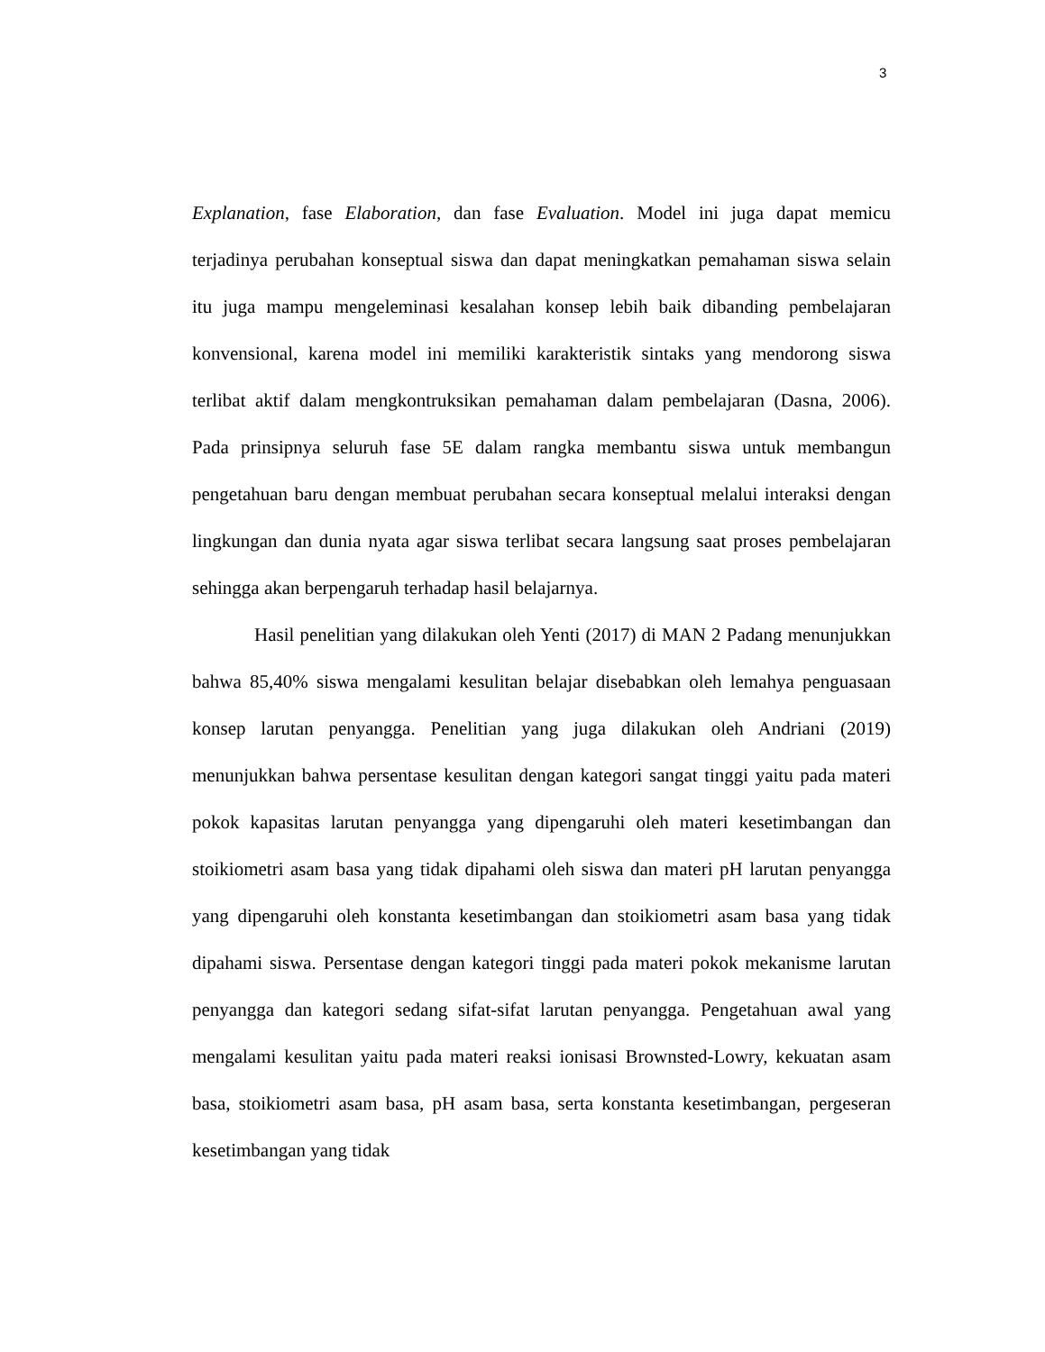3
Explanation, fase Elaboration, dan fase Evaluation. Model ini juga dapat memicu terjadinya perubahan konseptual siswa dan dapat meningkatkan pemahaman siswa selain itu juga mampu mengeleminasi kesalahan konsep lebih baik dibanding pembelajaran konvensional, karena model ini memiliki karakteristik sintaks yang mendorong siswa terlibat aktif dalam mengkontruksikan pemahaman dalam pembelajaran (Dasna, 2006). Pada prinsipnya seluruh fase 5E dalam rangka membantu siswa untuk membangun pengetahuan baru dengan membuat perubahan secara konseptual melalui interaksi dengan lingkungan dan dunia nyata agar siswa terlibat secara langsung saat proses pembelajaran sehingga akan berpengaruh terhadap hasil belajarnya.
Hasil penelitian yang dilakukan oleh Yenti (2017) di MAN 2 Padang menunjukkan bahwa 85,40% siswa mengalami kesulitan belajar disebabkan oleh lemahya penguasaan konsep larutan penyangga. Penelitian yang juga dilakukan oleh Andriani (2019) menunjukkan bahwa persentase kesulitan dengan kategori sangat tinggi yaitu pada materi pokok kapasitas larutan penyangga yang dipengaruhi oleh materi kesetimbangan dan stoikiometri asam basa yang tidak dipahami oleh siswa dan materi pH larutan penyangga yang dipengaruhi oleh konstanta kesetimbangan dan stoikiometri asam basa yang tidak dipahami siswa. Persentase dengan kategori tinggi pada materi pokok mekanisme larutan penyangga dan kategori sedang sifat-sifat larutan penyangga. Pengetahuan awal yang mengalami kesulitan yaitu pada materi reaksi ionisasi Brownsted-Lowry, kekuatan asam basa, stoikiometri asam basa, pH asam basa, serta konstanta kesetimbangan, pergeseran kesetimbangan yang tidak